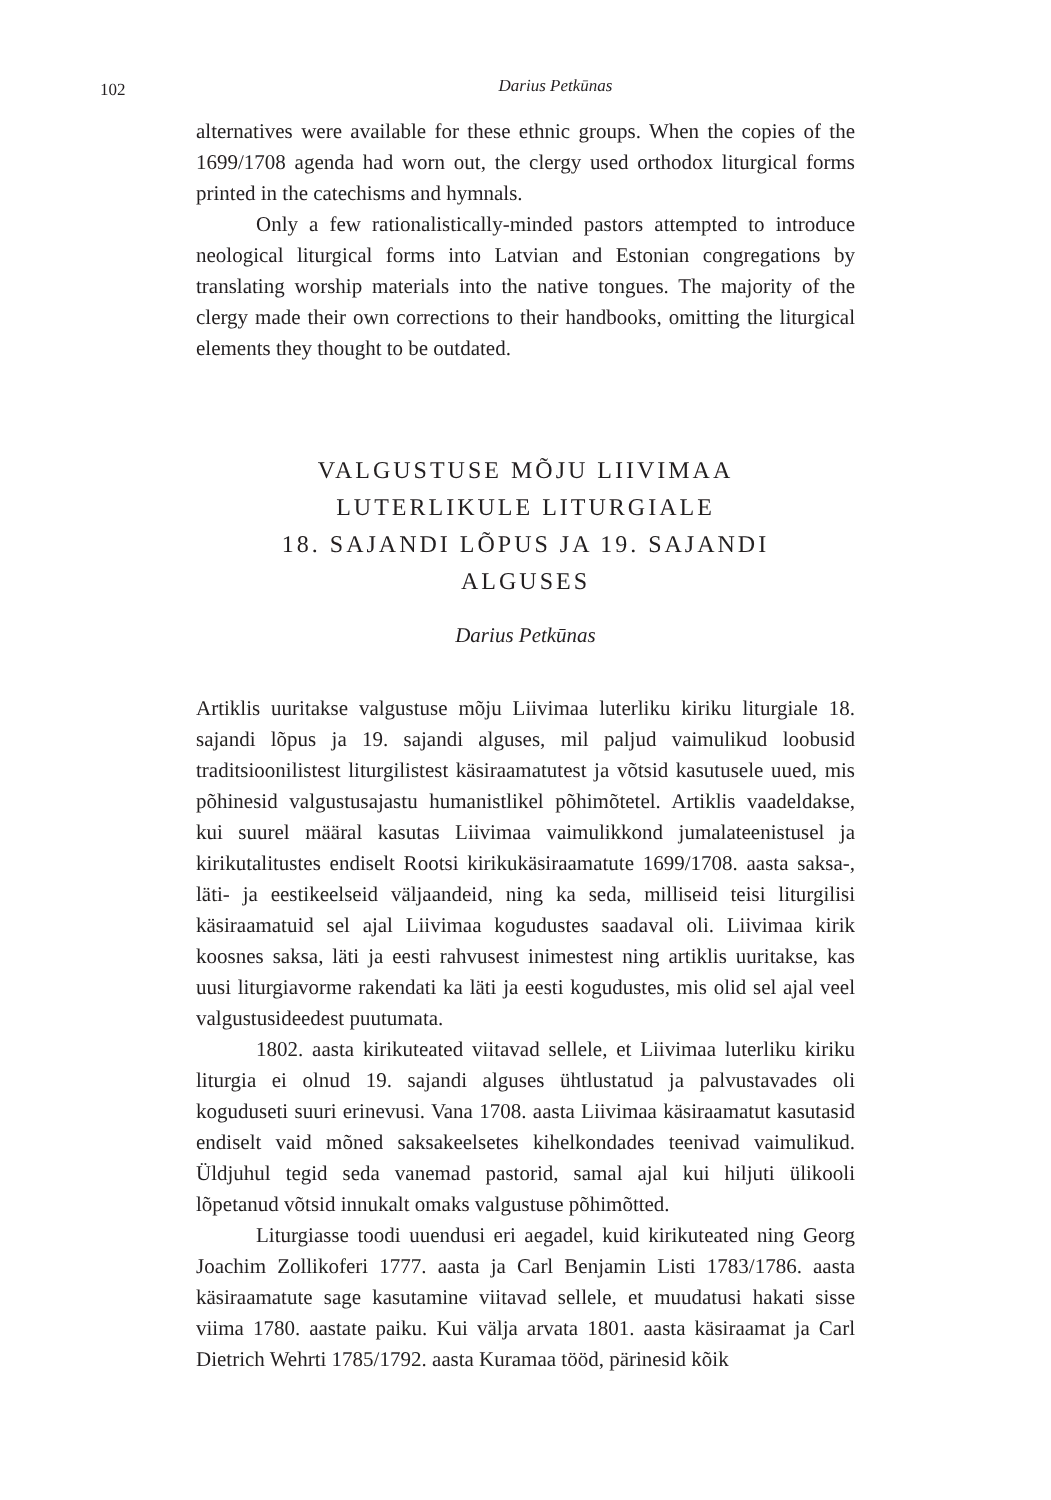102
Darius Petkūnas
alternatives were available for these ethnic groups. When the copies of the 1699/1708 agenda had worn out, the clergy used orthodox liturgical forms printed in the catechisms and hymnals.
Only a few rationalistically-minded pastors attempted to introduce neological liturgical forms into Latvian and Estonian congregations by translating worship materials into the native tongues. The majority of the clergy made their own corrections to their handbooks, omitting the liturgical elements they thought to be outdated.
VALGUSTUSE MÕJU LIIVIMAA
LUTERLIKULE LITURGIALE
18. SAJANDI LÕPUS JA 19. SAJANDI
ALGUSES
Darius Petkūnas
Artiklis uuritakse valgustuse mõju Liivimaa luterliku kiriku liturgiale 18. sajandi lõpus ja 19. sajandi alguses, mil paljud vaimulikud loobusid traditsioonilistest liturgilistest käsiraamatutest ja võtsid kasutusele uued, mis põhinesid valgustusajastu humanistlikel põhimõtetel. Artiklis vaadeldakse, kui suurel määral kasutas Liivimaa vaimulikkond jumalateenistusel ja kirikutalitustes endiselt Rootsi kirikukäsiraamatute 1699/1708. aasta saksa-, läti- ja eestikeelseid väljaandeid, ning ka seda, milliseid teisi liturgilisi käsiraamatuid sel ajal Liivimaa kogudustes saadaval oli. Liivimaa kirik koosnes saksa, läti ja eesti rahvusest inimestest ning artiklis uuritakse, kas uusi liturgiavorme rakendati ka läti ja eesti kogudustes, mis olid sel ajal veel valgustusideedest puutumata.
1802. aasta kirikuteated viitavad sellele, et Liivimaa luterliku kiriku liturgia ei olnud 19. sajandi alguses ühtlustatud ja palvustavades oli koguduseti suuri erinevusi. Vana 1708. aasta Liivimaa käsiraamatut kasutasid endiselt vaid mõned saksakeelsetes kihelkondades teenivad vaimulikud. Üldjuhul tegid seda vanemad pastorid, samal ajal kui hiljuti ülikooli lõpetanud võtsid innukalt omaks valgustuse põhimõtted.
Liturgiasse toodi uuendusi eri aegadel, kuid kirikuteated ning Georg Joachim Zollikoferi 1777. aasta ja Carl Benjamin Listi 1783/1786. aasta käsiraamatute sage kasutamine viitavad sellele, et muudatusi hakati sisse viima 1780. aastate paiku. Kui välja arvata 1801. aasta käsiraamat ja Carl Dietrich Wehrti 1785/1792. aasta Kuramaa tööd, pärinesid kõik